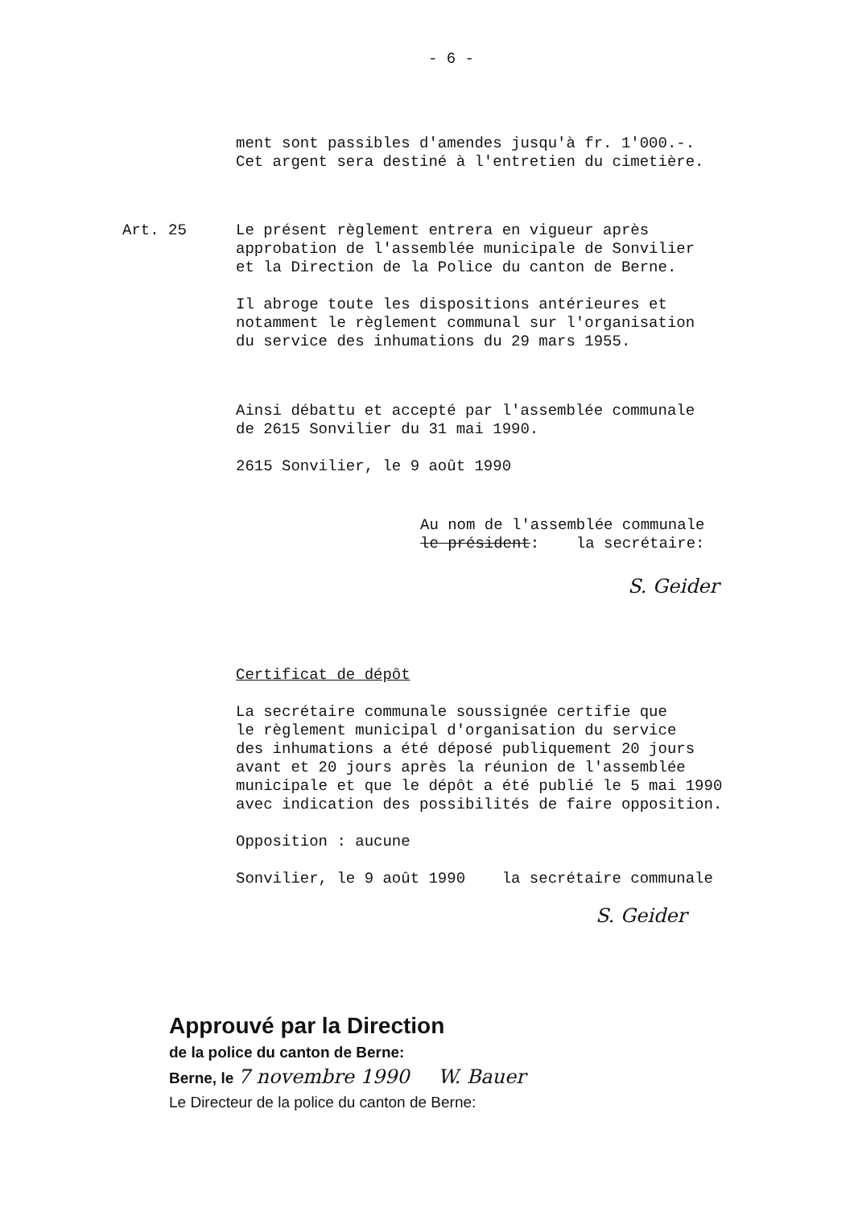- 6 -
ment sont passibles d'amendes jusqu'à fr. 1'000.-.
Cet argent sera destiné à l'entretien du cimetière.
Art. 25 Le présent règlement entrera en vigueur après
approbation de l'assemblée municipale de Sonvilier
et la Direction de la Police du canton de Berne.
Il abroge toute les dispositions antérieures et
notamment le règlement communal sur l'organisation
du service des inhumations du 29 mars 1955.
Ainsi débattu et accepté par l'assemblée communale
de 2615 Sonvilier du 31 mai 1990.
2615 Sonvilier, le 9 août 1990
Au nom de l'assemblée communale
le président: la secrétaire:
S. Geider
Certificat de dépôt
La secrétaire communale soussignée certifie que
le règlement municipal d'organisation du service
des inhumations a été déposé publiquement 20 jours
avant et 20 jours après la réunion de l'assemblée
municipale et que le dépôt a été publié le 5 mai 1990
avec indication des possibilités de faire opposition.
Opposition : aucune
Sonvilier, le 9 août 1990 la secrétaire communale
S. Geider
Approuvé par la Direction
de la police du canton de Berne:
Berne, le 7 novembre 1990 W. Bauer
Le Directeur de la police du canton de Berne: